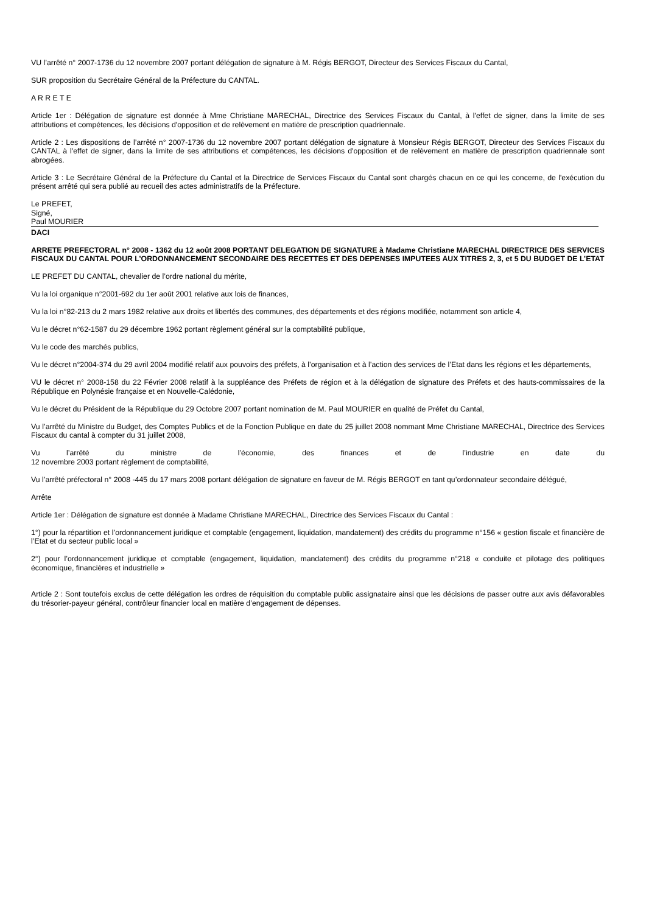VU l’arrêté n° 2007-1736 du 12 novembre 2007 portant délégation de signature à M. Régis BERGOT, Directeur des Services Fiscaux du Cantal,
SUR proposition du Secrétaire Général de la Préfecture du CANTAL.
A R R E T E
Article 1er : Délégation de signature est donnée à Mme Christiane MARECHAL, Directrice des Services Fiscaux du Cantal, à l'effet de signer, dans la limite de ses attributions et compétences, les décisions d'opposition et de relèvement en matière de prescription quadriennale.
Article 2 : Les dispositions de l’arrêté n° 2007-1736 du 12 novembre 2007 portant délégation de signature à Monsieur Régis BERGOT, Directeur des Services Fiscaux du CANTAL à l'effet de signer, dans la limite de ses attributions et compétences, les décisions d'opposition et de relèvement en matière de prescription quadriennale sont abrogées.
Article 3 : Le Secrétaire Général de la Préfecture du Cantal et la Directrice de Services Fiscaux du Cantal sont chargés chacun en ce qui les concerne, de l'exécution du présent arrêté qui sera publié au recueil des actes administratifs de la Préfecture.
Le PREFET,
Signé,
Paul MOURIER
DACI
ARRETE PREFECTORAL n° 2008 - 1362 du 12 août 2008 PORTANT DELEGATION DE SIGNATURE à Madame Christiane MARECHAL DIRECTRICE DES SERVICES FISCAUX DU CANTAL POUR L’ORDONNANCEMENT SECONDAIRE DES RECETTES ET DES DEPENSES IMPUTEES AUX TITRES 2, 3, et 5 DU BUDGET DE L’ETAT
LE PREFET DU CANTAL, chevalier de l’ordre national du mérite,
Vu la loi organique n°2001-692 du 1er août 2001 relative aux lois de finances,
Vu la loi n°82-213 du 2 mars 1982 relative aux droits et libertés des communes, des départements et des régions modifiée, notamment son article 4,
Vu le décret n°62-1587 du 29 décembre 1962 portant règlement général sur la comptabilité publique,
Vu le code des marchés publics,
Vu le décret n°2004-374 du 29 avril 2004 modifié relatif aux pouvoirs des préfets, à l’organisation et à l’action des services de l’Etat dans les régions et les départements,
VU le décret n° 2008-158 du 22 Février 2008 relatif à la suppléance des Préfets de région et à la délégation de signature des Préfets et des hauts-commissaires de la République en Polynésie française et en Nouvelle-Calédonie,
Vu le décret du Président de la République du 29 Octobre 2007 portant nomination de M. Paul MOURIER en qualité de Préfet du Cantal,
Vu l’arrêté du Ministre du Budget, des Comptes Publics et de la Fonction Publique en date du 25 juillet 2008 nommant Mme Christiane MARECHAL, Directrice des Services Fiscaux du cantal à compter du 31 juillet 2008,
Vu l’arrêté du ministre de l’économie, des finances et de l’industrie en date du
12 novembre 2003 portant règlement de comptabilité,
Vu l’arrêté préfectoral n° 2008 -445 du 17 mars 2008 portant délégation de signature en faveur de M. Régis BERGOT en tant qu’ordonnateur secondaire délégué,
Arrête
Article 1er : Délégation de signature est donnée à Madame Christiane MARECHAL, Directrice des Services Fiscaux du Cantal :
1°) pour la répartition et l’ordonnancement juridique et comptable (engagement, liquidation, mandatement) des crédits du programme n°156 « gestion fiscale et financière de l’Etat et du secteur public local »
2°) pour l’ordonnancement juridique et comptable (engagement, liquidation, mandatement) des crédits du programme n°218 « conduite et pilotage des politiques économique, financières et industrielle »
Article 2 : Sont toutefois exclus de cette délégation les ordres de réquisition du comptable public assignataire ainsi que les décisions de passer outre aux avis défavorables du trésorier-payeur général, contrôleur financier local en matière d’engagement de dépenses.